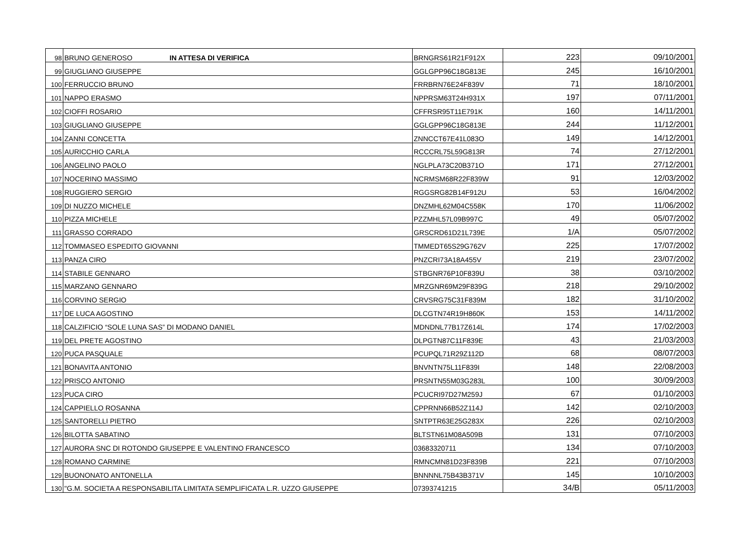| 98 | BRUNO GENEROSO IN ATTESA DI VERIFICA | BRNGRS61R21F912X | 223 | 09/10/2001 |
| 99 | GIUGLIANO GIUSEPPE | GGLGPP96C18G813E | 245 | 16/10/2001 |
| 100 | FERRUCCIO BRUNO | FRRBRN76E24F839V | 71 | 18/10/2001 |
| 101 | NAPPO ERASMO | NPPRSM63T24H931X | 197 | 07/11/2001 |
| 102 | CIOFFI ROSARIO | CFFRSR95T11E791K | 160 | 14/11/2001 |
| 103 | GIUGLIANO GIUSEPPE | GGLGPP96C18G813E | 244 | 11/12/2001 |
| 104 | ZANNI CONCETTA | ZNNCCT67E41L083O | 149 | 14/12/2001 |
| 105 | AURICCHIO CARLA | RCCCRL75L59G813R | 74 | 27/12/2001 |
| 106 | ANGELINO PAOLO | NGLPLA73C20B371O | 171 | 27/12/2001 |
| 107 | NOCERINO MASSIMO | NCRMSM68R22F839W | 91 | 12/03/2002 |
| 108 | RUGGIERO SERGIO | RGGSRG82B14F912U | 53 | 16/04/2002 |
| 109 | DI NUZZO MICHELE | DNZMHL62M04C558K | 170 | 11/06/2002 |
| 110 | PIZZA MICHELE | PZZMHL57L09B997C | 49 | 05/07/2002 |
| 111 | GRASSO CORRADO | GRSCRD61D21L739E | 1/A | 05/07/2002 |
| 112 | TOMMASEO ESPEDITO GIOVANNI | TMMEDT65S29G762V | 225 | 17/07/2002 |
| 113 | PANZA CIRO | PNZCRI73A18A455V | 219 | 23/07/2002 |
| 114 | STABILE GENNARO | STBGNR76P10F839U | 38 | 03/10/2002 |
| 115 | MARZANO GENNARO | MRZGNR69M29F839G | 218 | 29/10/2002 |
| 116 | CORVINO SERGIO | CRVSRG75C31F839M | 182 | 31/10/2002 |
| 117 | DE LUCA AGOSTINO | DLCGTN74R19H860K | 153 | 14/11/2002 |
| 118 | CALZIFICIO “SOLE LUNA SAS” DI MODANO DANIEL | MDNDNL77B17Z614L | 174 | 17/02/2003 |
| 119 | DEL PRETE AGOSTINO | DLPGTN87C11F839E | 43 | 21/03/2003 |
| 120 | PUCA PASQUALE | PCUPQL71R29Z112D | 68 | 08/07/2003 |
| 121 | BONAVITA ANTONIO | BNVNTN75L11F839I | 148 | 22/08/2003 |
| 122 | PRISCO ANTONIO | PRSNTN55M03G283L | 100 | 30/09/2003 |
| 123 | PUCA CIRO | PCUCRI97D27M259J | 67 | 01/10/2003 |
| 124 | CAPPIELLO ROSANNA | CPPRNN66B52Z114J | 142 | 02/10/2003 |
| 125 | SANTORELLI PIETRO | SNTPTR63E25G283X | 226 | 02/10/2003 |
| 126 | BILOTTA SABATINO | BLTSTN61M08A509B | 131 | 07/10/2003 |
| 127 | AURORA SNC DI ROTONDO GIUSEPPE E VALENTINO FRANCESCO | 03683320711 | 134 | 07/10/2003 |
| 128 | ROMANO CARMINE | RMNCMN81D23F839B | 221 | 07/10/2003 |
| 129 | BUONONATO ANTONELLA | BNNNNL75B43B371V | 145 | 10/10/2003 |
| 130 | "G.M. SOCIETA A RESPONSABILITA LIMITATA SEMPLIFICATA L.R. UZZO GIUSEPPE | 07393741215 | 34/B | 05/11/2003 |